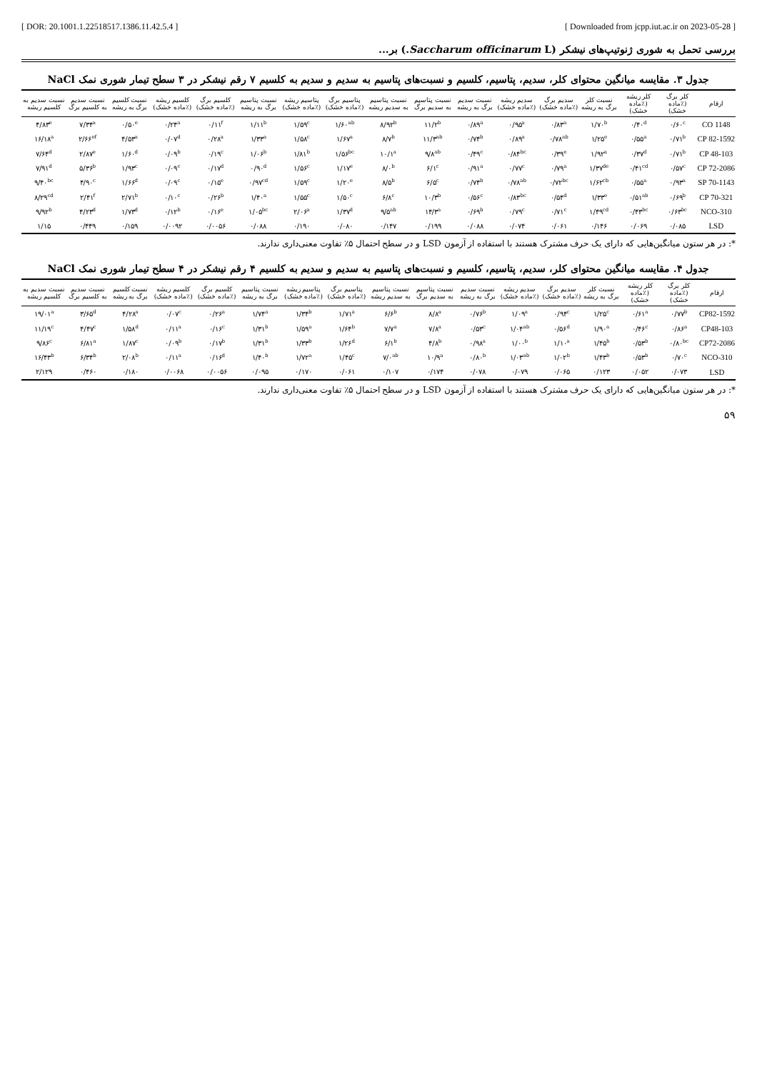[ DOR: 20.1001.1.22518517.1386.11.42.5.4 ] [ Downloaded from jcpp.iut.ac.ir on 2023-05-28 ]
بررسی تحمل به شوری ژنوتیپ‌های نیشکر (Saccharum officinarum L.) بر...
جدول ۳. مقایسه میانگین محتوای کلر، سدیم، پتاسیم، کلسیم و نسبت‌های پتاسیم به سدیم و سدیم به کلسیم ۷ رقم نیشکر در ۳ سطح تیمار شوری نمک NaCl
| ارقام | کلر برگ (٪ماده خشک) | کلر ریشه (٪ماده خشک) | نسبت کلر برگ به ریشه | سدیم برگ (٪ماده خشک) | سدیم ریشه (٪ماده خشک) | نسبت سدیم برگ به ریشه | نسبت پتاسیم به سدیم برگ | نسبت پتاسیم به سدیم ریشه | پتاسیم برگ (٪ماده خشک) | پتاسیم ریشه (٪ماده خشک) | نسبت پتاسیم برگ به ریشه | کلسیم برگ (٪ماده خشک) | کلسیم ریشه (٪ماده خشک) | نسبت کلسیم برگ به ریشه | نسبت سدیم به کلسیم برگ | نسبت سدیم به کلسیم ریشه |
| --- | --- | --- | --- | --- | --- | --- | --- | --- | --- | --- | --- | --- | --- | --- | --- | --- |
| CO 1148 | ۰/۶۰<sup>c</sup> | ۰/۴۰<sup>d</sup> | ۱/۷۰<sup>b</sup> | ۰/۸۳<sup>a</sup> | ۰/۹۵<sup>a</sup> | ۰/۸۹<sup>a</sup> | ۱۱/۲<sup>b</sup> | ۸/۹۲<sup>b</sup> | ۱/۶۰<sup>ab</sup> | ۱/۵۹<sup>c</sup> | ۱/۱۱<sup>b</sup> | ۰/۱۱<sup>f</sup> | ۰/۲۴<sup>a</sup> | ۰/۵۰<sup>e</sup> | ۷/۳۴<sup>a</sup> | ۴/۸۳<sup>e</sup> |
| CP 82-1592 | ۰/۷۱<sup>b</sup> | ۰/۵۵<sup>a</sup> | ۱/۲۵<sup>e</sup> | ۰/۷۸<sup>ab</sup> | ۰/۸۹<sup>a</sup> | ۰/۷۴<sup>b</sup> | ۱۱/۳<sup>ab</sup> | ۸/۷<sup>b</sup> | ۱/۶۷<sup>a</sup> | ۱/۵۸<sup>c</sup> | ۱/۳۳<sup>a</sup> | ۰/۲۸<sup>a</sup> | ۰/۰۷<sup>d</sup> | ۴/۵۳<sup>a</sup> | ۲/۶۶<sup>ef</sup> | ۱۶/۱۸<sup>a</sup> |
| CP 48-103 | ۰/۷۱<sup>b</sup> | ۰/۳۷<sup>d</sup> | ۱/۹۲<sup>a</sup> | ۰/۳۹<sup>e</sup> | ۰/۸۴<sup>bc</sup> | ۰/۴۹<sup>c</sup> | ۹/۸<sup>ab</sup> | ۱۰/۱<sup>a</sup> | ۱/۵۶<sup>bc</sup> | ۱/۸۱<sup>b</sup> | ۱/۰۶<sup>b</sup> | ۰/۱۹<sup>c</sup> | ۰/۰۹<sup>b</sup> | ۱/۶۰<sup>d</sup> | ۲/۸۷<sup>e</sup> | ۷/۶۴<sup>d</sup> |
| CP 72-2086 | ۰/۵۷<sup>c</sup> | ۰/۴۱<sup>cd</sup> | ۱/۳۷<sup>de</sup> | ۰/۷۹<sup>a</sup> | ۰/۷۷<sup>c</sup> | ۰/۹۱<sup>a</sup> | ۶/۱<sup>c</sup> | ۸/۰<sup>b</sup> | ۱/۱۷<sup>e</sup> | ۱/۵۶<sup>c</sup> | ۰/۹۰<sup>d</sup> | ۰/۱۷<sup>d</sup> | ۰/۰۹<sup>c</sup> | ۱/۹۳<sup>c</sup> | ۵/۳۶<sup>b</sup> | ۷/۹۱<sup>d</sup> |
| SP 70-1143 | ۰/۹۳<sup>a</sup> | ۰/۵۵<sup>a</sup> | ۱/۶۲<sup>cb</sup> | ۰/۷۲<sup>bc</sup> | ۰/۷۸<sup>ab</sup> | ۰/۷۴<sup>b</sup> | ۶/۵<sup>c</sup> | ۸/۵<sup>b</sup> | ۱/۲۰<sup>e</sup> | ۱/۵۹<sup>c</sup> | ۰/۹۷<sup>cd</sup> | ۰/۱۵<sup>e</sup> | ۰/۰۹<sup>c</sup> | ۱/۶۶<sup>d</sup> | ۴/۹۰<sup>c</sup> | ۹/۴۰<sup>bc</sup> |
| CP 70-321 | ۰/۶۹<sup>b</sup> | ۰/۵۱<sup>ab</sup> | ۱/۳۳<sup>e</sup> | ۰/۵۴<sup>d</sup> | ۰/۸۳<sup>bc</sup> | ۰/۵۶<sup>c</sup> | ۱۰/۳<sup>b</sup> | ۶/۸<sup>c</sup> | ۱/۵۰<sup>c</sup> | ۱/۵۵<sup>c</sup> | ۱/۴۰<sup>a</sup> | ۰/۲۶<sup>b</sup> | ۰/۱۰<sup>c</sup> | ۲/۷۱<sup>b</sup> | ۲/۴۱<sup>f</sup> | ۸/۲۹<sup>cd</sup> |
| NCO-310 | ۰/۶۳<sup>bc</sup> | ۰/۴۳<sup>bc</sup> | ۱/۴۹<sup>cd</sup> | ۰/۷۱<sup>c</sup> | ۰/۷۹<sup>c</sup> | ۰/۶۹<sup>b</sup> | ۱۴/۳<sup>a</sup> | ۹/۵<sup>ab</sup> | ۱/۳۷<sup>d</sup> | ۲/۰۶<sup>a</sup> | ۱/۰۵<sup>bc</sup> | ۰/۱۶<sup>e</sup> | ۰/۱۲<sup>b</sup> | ۱/۷۳<sup>d</sup> | ۴/۲۳<sup>d</sup> | ۹/۹۲<sup>b</sup> |
| LSD | ۰/۰۸۵ | ۰/۰۶۹ | ۰/۱۴۶ | ۰/۰۶۱ | ۰/۰۷۴ | ۰/۰۸۸ | ۰/۱۹۹ | ۰/۱۴۷ | ۰/۰۸۰ | ۰/۱۹۰ | ۰/۰۸۸ | ۰/۰۰۵۶ | ۰/۰۰۹۲ | ۰/۱۵۹ | ۰/۴۴۹ | ۱/۱۵ |
*: در هر ستون میانگین‌هایی که دارای یک حرف مشترک هستند با استفاده از آزمون LSD و در سطح احتمال ۵٪ تفاوت معنی‌داری ندارند.
جدول ۴. مقایسه میانگین محتوای کلر، سدیم، پتاسیم، کلسیم و نسبت‌های پتاسیم به سدیم و سدیم به کلسیم ۴ رقم نیشکر در ۴ سطح تیمار شوری نمک NaCl
| ارقام | کلر برگ (٪ماده خشک) | کلر ریشه (٪ماده خشک) | نسبت کلر برگ به ریشه | سدیم برگ (٪ماده خشک) | سدیم ریشه (٪ماده خشک) | نسبت سدیم برگ به ریشه | نسبت پتاسیم به سدیم برگ | نسبت پتاسیم به سدیم ریشه | پتاسیم برگ (٪ماده خشک) | پتاسیم ریشه (٪ماده خشک) | نسبت پتاسیم برگ به ریشه | کلسیم برگ (٪ماده خشک) | کلسیم ریشه (٪ماده خشک) | نسبت کلسیم برگ به ریشه | نسبت سدیم به کلسیم برگ | نسبت سدیم به کلسیم ریشه |
| --- | --- | --- | --- | --- | --- | --- | --- | --- | --- | --- | --- | --- | --- | --- | --- | --- |
| CP82-1592 | ۰/۷۷<sup>b</sup> | ۰/۶۱<sup>a</sup> | ۱/۲۵<sup>c</sup> | ۰/۹۴<sup>c</sup> | ۱/۰۹<sup>a</sup> | ۰/۷۶<sup>b</sup> | ۸/۸<sup>a</sup> | ۶/۶<sup>b</sup> | ۱/۷۱<sup>a</sup> | ۱/۳۴<sup>b</sup> | ۱/۷۴<sup>a</sup> | ۰/۲۶<sup>a</sup> | ۰/۰۷<sup>c</sup> | ۴/۲۸<sup>a</sup> | ۳/۶۵<sup>d</sup> | ۱۹/۰۱<sup>a</sup> |
| CP48-103 | ۰/۸۶<sup>a</sup> | ۰/۴۶<sup>c</sup> | ۱/۹۰<sup>a</sup> | ۰/۵۶<sup>d</sup> | ۱/۰۴<sup>ab</sup> | ۰/۵۳<sup>c</sup> | ۷/۸<sup>a</sup> | ۷/۷<sup>a</sup> | ۱/۶۴<sup>b</sup> | ۱/۵۹<sup>a</sup> | ۱/۳۱<sup>b</sup> | ۰/۱۶<sup>c</sup> | ۰/۱۱<sup>a</sup> | ۱/۵۸<sup>d</sup> | ۴/۴۷<sup>c</sup> | ۱۱/۱۹<sup>c</sup> |
| CP72-2086 | ۰/۸۰<sup>bc</sup> | ۰/۵۳<sup>b</sup> | ۱/۴۵<sup>b</sup> | ۱/۱۰<sup>a</sup> | ۱/۰۰<sup>b</sup> | ۰/۹۸<sup>a</sup> | ۴/۸<sup>b</sup> | ۶/۱<sup>b</sup> | ۱/۲۶<sup>d</sup> | ۱/۳۳<sup>b</sup> | ۱/۳۱<sup>b</sup> | ۰/۱۷<sup>b</sup> | ۰/۰۹<sup>b</sup> | ۱/۸۷<sup>c</sup> | ۶/۸۱<sup>a</sup> | ۹/۸۶<sup>c</sup> |
| NCO-310 | ۰/۷۰<sup>c</sup> | ۰/۵۳<sup>b</sup> | ۱/۴۳<sup>b</sup> | ۱/۰۲<sup>b</sup> | ۱/۰۳<sup>ab</sup> | ۰/۸۰<sup>b</sup> | ۱۰/۹<sup>a</sup> | ۷/۰<sup>ab</sup> | ۱/۴۵<sup>c</sup> | ۱/۷۲<sup>a</sup> | ۱/۴۰<sup>b</sup> | ۰/۱۶<sup>d</sup> | ۰/۱۱<sup>a</sup> | ۲/۰۸<sup>b</sup> | ۶/۳۴<sup>b</sup> | ۱۶/۴۳<sup>b</sup> |
| LSD | ۰/۰۷۳ | ۰/۰۵۲ | ۰/۱۲۳ | ۰/۰۶۵ | ۰/۰۷۹ | ۰/۰۷۸ | ۰/۱۷۴ | ۰/۱۰۷ | ۰/۰۶۱ | ۰/۱۷۰ | ۰/۰۹۵ | ۰/۰۰۵۶ | ۰/۰۰۶۸ | ۰/۱۸۰ | ۰/۴۶۰ | ۲/۱۲۹ |
*: در هر ستون میانگین‌هایی که دارای یک حرف مشترک هستند با استفاده از آزمون LSD و در سطح احتمال ۵٪ تفاوت معنی‌داری ندارند.
۵۹